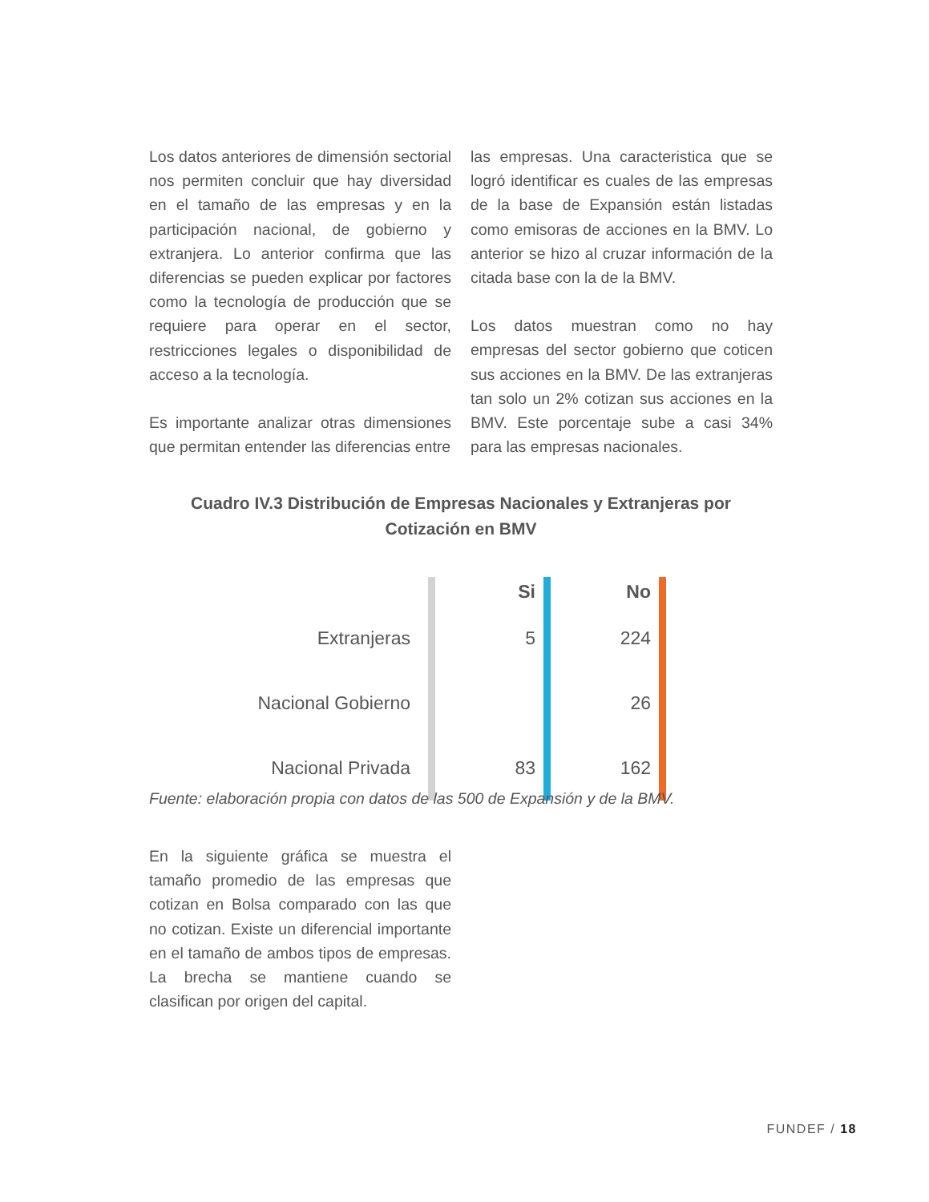Los datos anteriores de dimensión sectorial nos permiten concluir que hay diversidad en el tamaño de las empresas y en la participación nacional, de gobierno y extranjera. Lo anterior confirma que las diferencias se pueden explicar por factores como la tecnología de producción que se requiere para operar en el sector, restricciones legales o disponibilidad de acceso a la tecnología.
Es importante analizar otras dimensiones que permitan entender las diferencias entre
las empresas. Una caracteristica que se logró identificar es cuales de las empresas de la base de Expansión están listadas como emisoras de acciones en la BMV. Lo anterior se hizo al cruzar información de la citada base con la de la BMV.
Los datos muestran como no hay empresas del sector gobierno que coticen sus acciones en la BMV. De las extranjeras tan solo un 2% cotizan sus acciones en la BMV. Este porcentaje sube a casi 34% para las empresas nacionales.
Cuadro IV.3 Distribución de Empresas Nacionales y Extranjeras por Cotización en BMV
| | Si | No | |
| --- | --- | --- | --- |
| Extranjeras | 5 | 224 | |
| Nacional Gobierno | | 26 | |
| Nacional Privada | 83 | 162 | |
Fuente: elaboración propia con datos de las 500 de Expansión y de la BMV.
En la siguiente gráfica se muestra el tamaño promedio de las empresas que cotizan en Bolsa comparado con las que no cotizan. Existe un diferencial importante en el tamaño de ambos tipos de empresas. La brecha se mantiene cuando se clasifican por origen del capital.
FUNDEF / 18